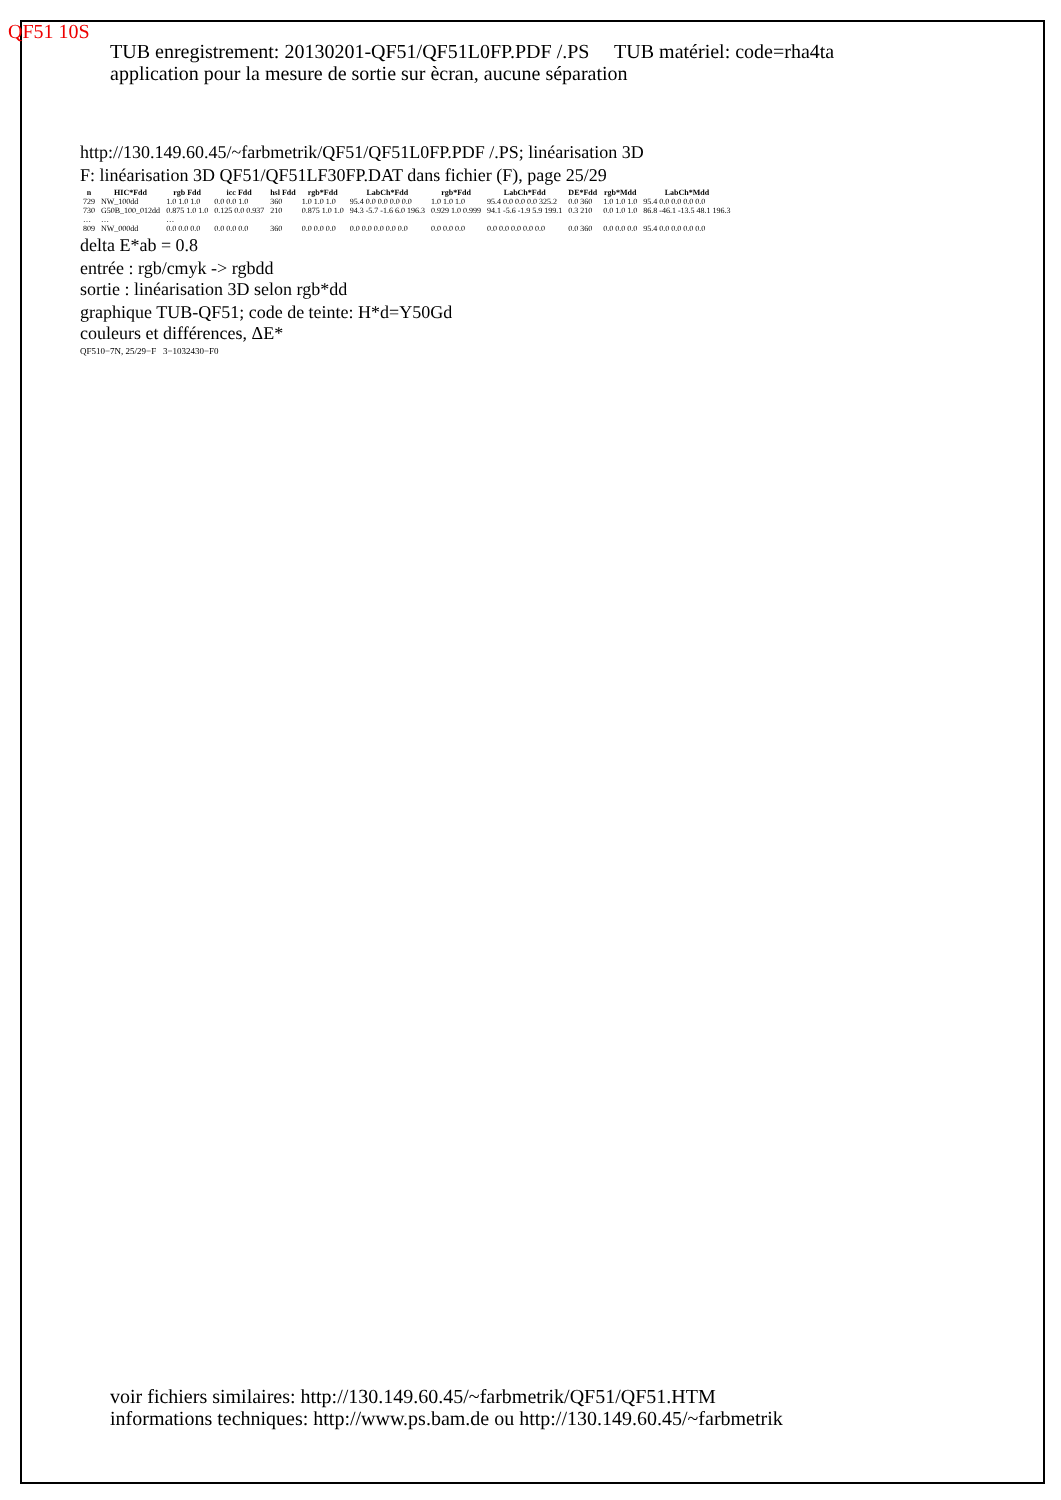QF51 10S
TUB enregistrement: 20130201-QF51/QF51L0FP.PDF /.PS TUB matériel: code=rha4ta
application pour la mesure de sortie sur ècran, aucune séparation
http://130.149.60.45/~farbmetrik/QF51/QF51L0FP.PDF /.PS; linéarisation 3D
F: linéarisation 3D QF51/QF51LF30FP.DAT dans fichier (F), page 25/29
| n | HIC*Fdd | rgb Fdd | icc Fdd | hsl Fdd | rgb*Fdd | LabCh*Fdd | rgb*Fdd | LabCh*Fdd | DE*Fdd | rgb*Mdd | LabCh*Mdd |
| --- | --- | --- | --- | --- | --- | --- | --- | --- | --- | --- | --- |
| 729 | NW_100dd | 1.0 1.0 1.0 | 0.0 0.0 1.0 | 360 | 1.0 1.0 1.0 | 95.4 0.0 0.0 0.0 0.0 | 1.0 1.0 1.0 | 95.4 0.0 0.0 0.0 325.2 | 0.0 360 | 1.0 1.0 1.0 | 95.4 0.0 0.0 0.0 0.0 |
| 730 | G50B_100_012dd | 0.875 1.0 1.0 | 0.125 0.0 0.937 | 210 | 0.875 1.0 1.0 | 94.3 -5.7 -1.6 6.0 196.3 | 0.929 1.0 0.999 | 94.1 -5.6 -1.9 5.9 199.1 | 0.3 210 | 0.0 1.0 1.0 | 86.8 -46.1 -13.5 48.1 196.3 |
| … | … | … | | | | | | | | | |
| 809 | NW_000dd | 0.0 0.0 0.0 | 0.0 0.0 0.0 | 360 | 0.0 0.0 0.0 | 0.0 0.0 0.0 0.0 0.0 | 0.0 0.0 0.0 | 0.0 0.0 0.0 0.0 0.0 | 0.0 360 | 0.0 0.0 0.0 | 95.4 0.0 0.0 0.0 0.0 |
delta E*ab = 0.8
entrée : rgb/cmyk -> rgbdd
sortie : linéarisation 3D selon rgb*dd
graphique TUB-QF51; code de teinte: H*d=Y50Gd
couleurs et différences, ΔE*
QF510−7N, 25/29−F 3−1032430−F0
voir fichiers similaires: http://130.149.60.45/~farbmetrik/QF51/QF51.HTM
informations techniques: http://www.ps.bam.de ou http://130.149.60.45/~farbmetrik